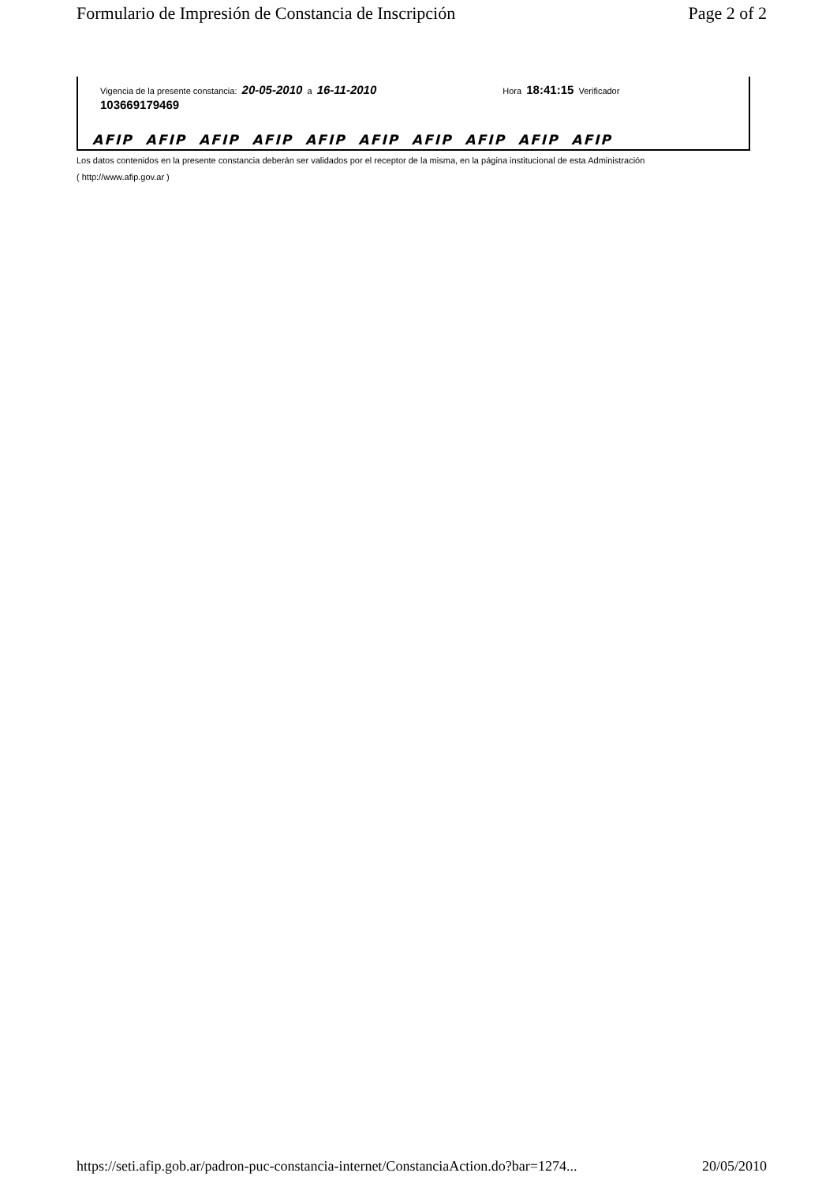Formulario de Impresión de Constancia de Inscripción Page 2 of 2
Vigencia de la presente constancia: 20-05-2010 a 16-11-2010 Hora 18:41:15 Verificador
103669179469
AFIP AFIP AFIP AFIP AFIP AFIP AFIP AFIP AFIP AFIP
Los datos contenidos en la presente constancia deberán ser validados por el receptor de la misma, en la página institucional de esta Administración
( http://www.afip.gov.ar )
https://seti.afip.gob.ar/padron-puc-constancia-internet/ConstanciaAction.do?bar=1274... 20/05/2010